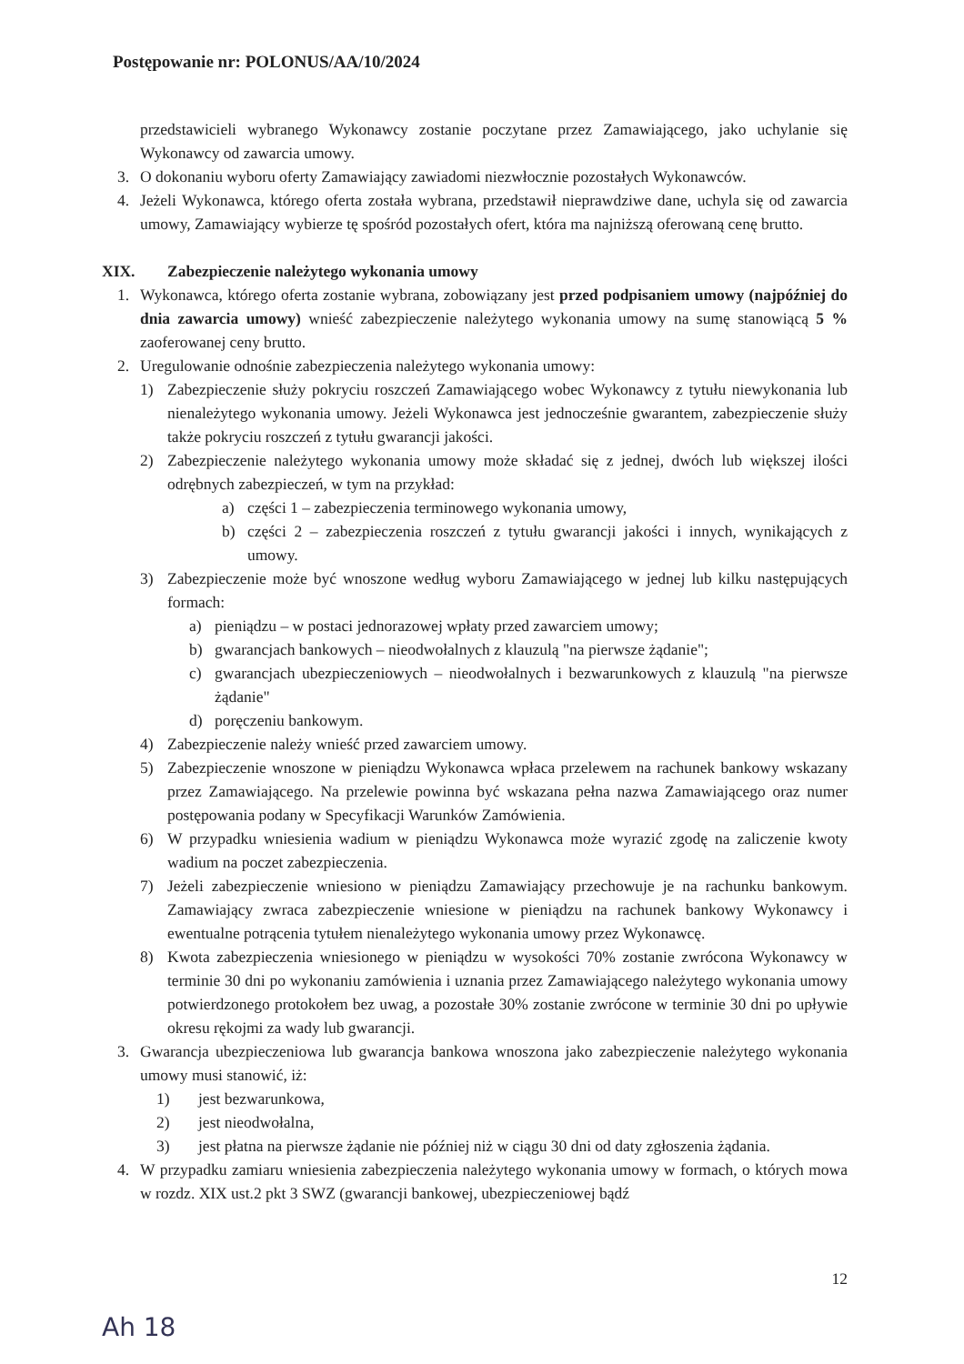Postępowanie nr: POLONUS/AA/10/2024
przedstawicieli wybranego Wykonawcy zostanie poczytane przez Zamawiającego, jako uchylanie się Wykonawcy od zawarcia umowy.
3. O dokonaniu wyboru oferty Zamawiający zawiadomi niezwłocznie pozostałych Wykonawców.
4. Jeżeli Wykonawca, którego oferta została wybrana, przedstawił nieprawdziwe dane, uchyla się od zawarcia umowy, Zamawiający wybierze tę spośród pozostałych ofert, która ma najniższą oferowaną cenę brutto.
XIX. Zabezpieczenie należytego wykonania umowy
1. Wykonawca, którego oferta zostanie wybrana, zobowiązany jest przed podpisaniem umowy (najpóźniej do dnia zawarcia umowy) wnieść zabezpieczenie należytego wykonania umowy na sumę stanowiącą 5 % zaoferowanej ceny brutto.
2. Uregulowanie odnośnie zabezpieczenia należytego wykonania umowy:
1) Zabezpieczenie służy pokryciu roszczeń Zamawiającego wobec Wykonawcy z tytułu niewykonania lub nienależytego wykonania umowy. Jeżeli Wykonawca jest jednocześnie gwarantem, zabezpieczenie służy także pokryciu roszczeń z tytułu gwarancji jakości.
2) Zabezpieczenie należytego wykonania umowy może składać się z jednej, dwóch lub większej ilości odrębnych zabezpieczeń, w tym na przykład:
a) części 1 – zabezpieczenia terminowego wykonania umowy,
b) części 2 – zabezpieczenia roszczeń z tytułu gwarancji jakości i innych, wynikających z umowy.
3) Zabezpieczenie może być wnoszone według wyboru Zamawiającego w jednej lub kilku następujących formach:
a) pieniądzu – w postaci jednorazowej wpłaty przed zawarciem umowy;
b) gwarancjach bankowych – nieodwołalnych z klauzulą "na pierwsze żądanie";
c) gwarancjach ubezpieczeniowych – nieodwołalnych i bezwarunkowych z klauzulą "na pierwsze żądanie"
d) poręczeniu bankowym.
4) Zabezpieczenie należy wnieść przed zawarciem umowy.
5) Zabezpieczenie wnoszone w pieniądzu Wykonawca wpłaca przelewem na rachunek bankowy wskazany przez Zamawiającego. Na przelewie powinna być wskazana pełna nazwa Zamawiającego oraz numer postępowania podany w Specyfikacji Warunków Zamówienia.
6) W przypadku wniesienia wadium w pieniądzu Wykonawca może wyrazić zgodę na zaliczenie kwoty wadium na poczet zabezpieczenia.
7) Jeżeli zabezpieczenie wniesiono w pieniądzu Zamawiający przechowuje je na rachunku bankowym. Zamawiający zwraca zabezpieczenie wniesione w pieniądzu na rachunek bankowy Wykonawcy i ewentualne potrącenia tytułem nienależytego wykonania umowy przez Wykonawcę.
8) Kwota zabezpieczenia wniesionego w pieniądzu w wysokości 70% zostanie zwrócona Wykonawcy w terminie 30 dni po wykonaniu zamówienia i uznania przez Zamawiającego należytego wykonania umowy potwierdzonego protokołem bez uwag, a pozostałe 30% zostanie zwrócone w terminie 30 dni po upływie okresu rękojmi za wady lub gwarancji.
3. Gwarancja ubezpieczeniowa lub gwarancja bankowa wnoszona jako zabezpieczenie należytego wykonania umowy musi stanowić, iż:
1) jest bezwarunkowa,
2) jest nieodwołalna,
3) jest płatna na pierwsze żądanie nie później niż w ciągu 30 dni od daty zgłoszenia żądania.
4. W przypadku zamiaru wniesienia zabezpieczenia należytego wykonania umowy w formach, o których mowa w rozdz. XIX ust.2 pkt 3 SWZ (gwarancji bankowej, ubezpieczeniowej bądź
12
Ah 18